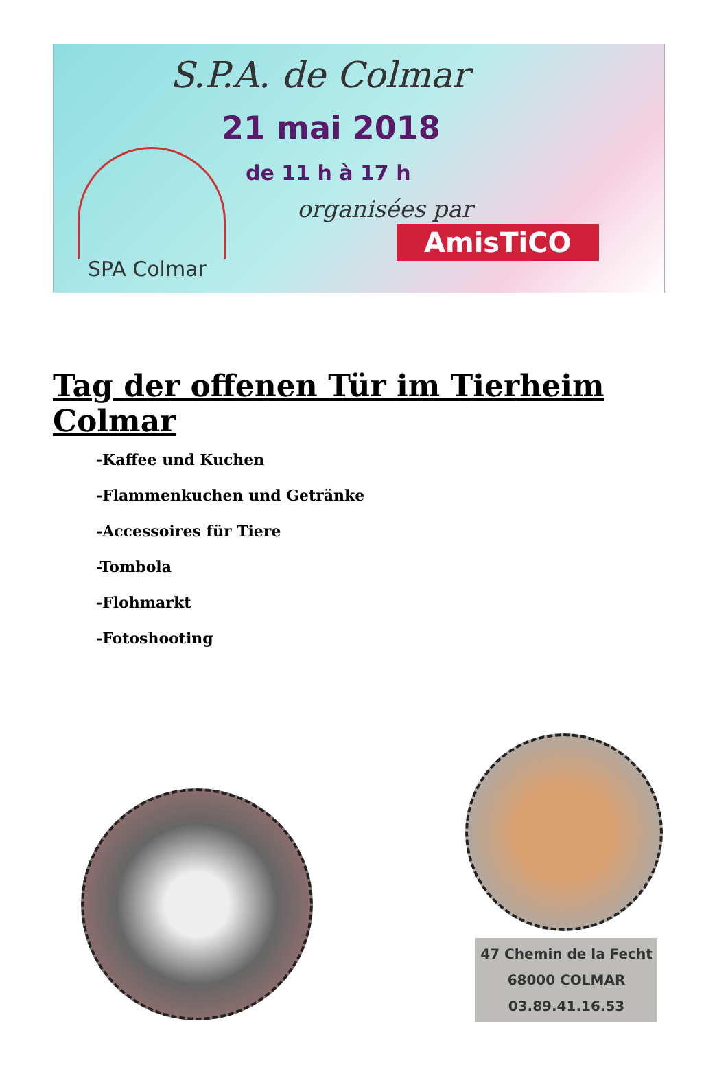S.P.A. de Colmar
21 mai 2018
de 11 h à 17 h
organisées par
AmisTiCO
SPA Colmar
Tag der offenen Tür im Tierheim Colmar
-Kaffee und Kuchen
-Flammenkuchen und Getränke
-Accessoires für Tiere
-Tombola
-Flohmarkt
-Fotoshooting
47 Chemin de la Fecht
68000 COLMAR
03.89.41.16.53